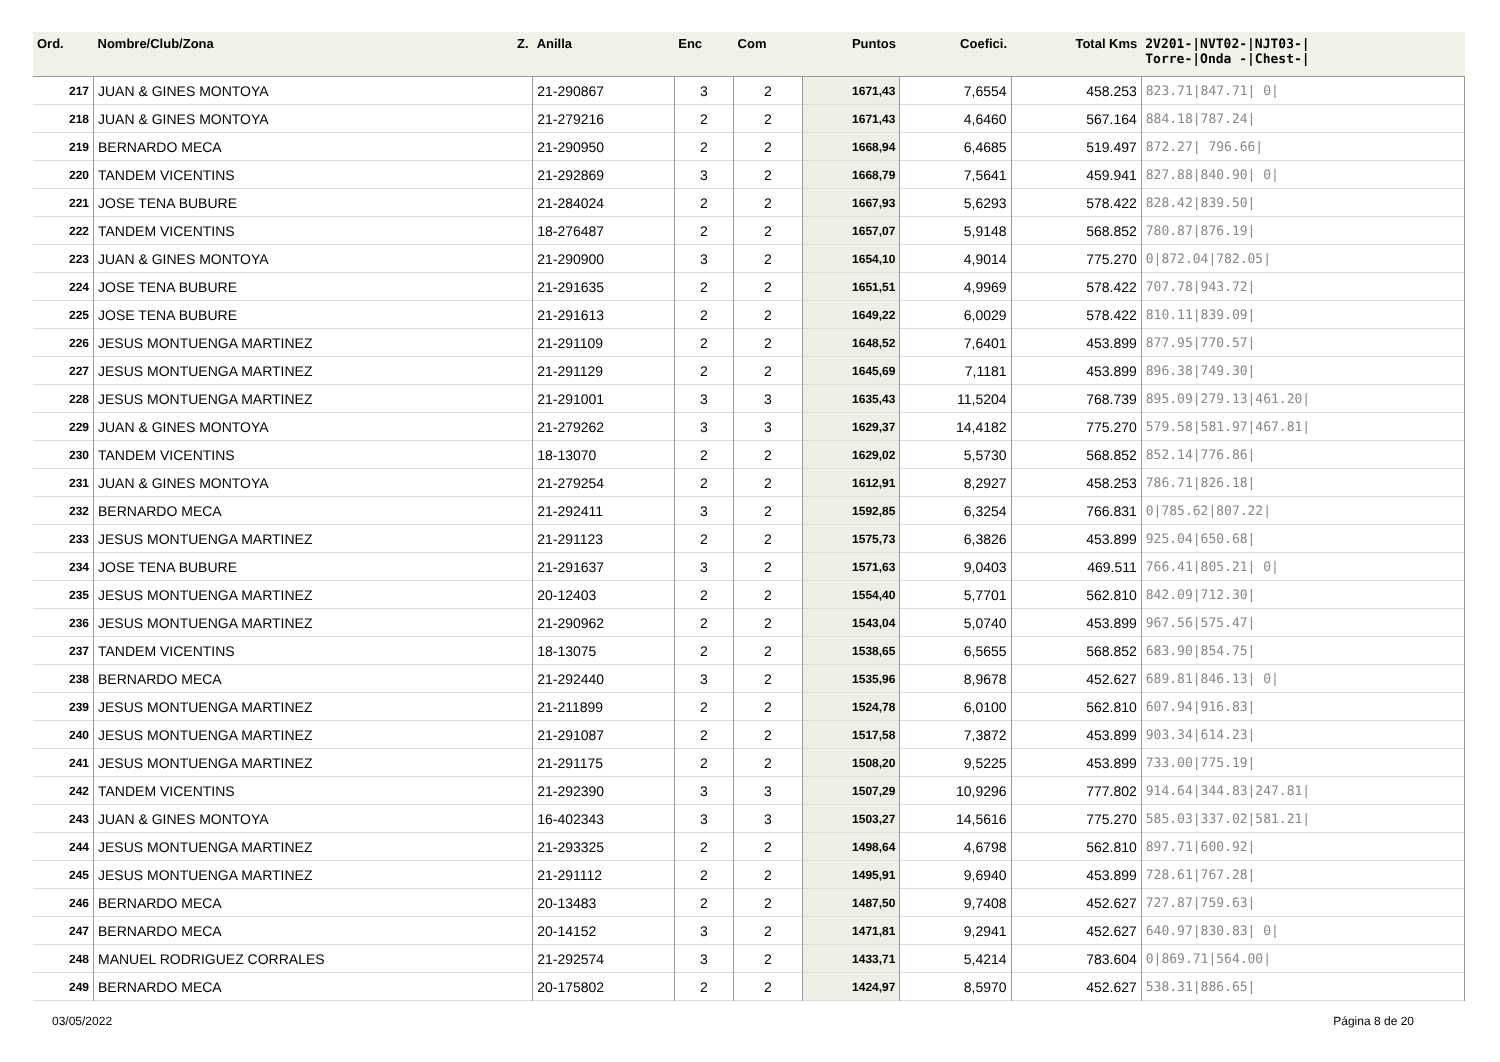| Ord. | Nombre/Club/Zona Z. | Anilla | Enc | Com | Puntos | Coefici. | Total Kms | 2V201-/NVT02-/NJT03-/ Torre-/Onda -/Chest-/ |
| --- | --- | --- | --- | --- | --- | --- | --- | --- |
| 217 | JUAN & GINES MONTOYA | 21-290867 | 3 | 2 | 1671,43 | 7,6554 | 458.253 | 823.71/847.71/ 0/ |
| 218 | JUAN & GINES MONTOYA | 21-279216 | 2 | 2 | 1671,43 | 4,6460 | 567.164 | 884.18/787.24/ |
| 219 | BERNARDO MECA | 21-290950 | 2 | 2 | 1668,94 | 6,4685 | 519.497 | 872.27/ 796.66/ |
| 220 | TANDEM VICENTINS | 21-292869 | 3 | 2 | 1668,79 | 7,5641 | 459.941 | 827.88/840.90/ 0/ |
| 221 | JOSE TENA BUBURE | 21-284024 | 2 | 2 | 1667,93 | 5,6293 | 578.422 | 828.42/839.50/ |
| 222 | TANDEM VICENTINS | 18-276487 | 2 | 2 | 1657,07 | 5,9148 | 568.852 | 780.87/876.19/ |
| 223 | JUAN & GINES MONTOYA | 21-290900 | 3 | 2 | 1654,10 | 4,9014 | 775.270 | 0/872.04/782.05/ |
| 224 | JOSE TENA BUBURE | 21-291635 | 2 | 2 | 1651,51 | 4,9969 | 578.422 | 707.78/943.72/ |
| 225 | JOSE TENA BUBURE | 21-291613 | 2 | 2 | 1649,22 | 6,0029 | 578.422 | 810.11/839.09/ |
| 226 | JESUS MONTUENGA MARTINEZ | 21-291109 | 2 | 2 | 1648,52 | 7,6401 | 453.899 | 877.95/770.57/ |
| 227 | JESUS MONTUENGA MARTINEZ | 21-291129 | 2 | 2 | 1645,69 | 7,1181 | 453.899 | 896.38/749.30/ |
| 228 | JESUS MONTUENGA MARTINEZ | 21-291001 | 3 | 3 | 1635,43 | 11,5204 | 768.739 | 895.09/279.13/461.20/ |
| 229 | JUAN & GINES MONTOYA | 21-279262 | 3 | 3 | 1629,37 | 14,4182 | 775.270 | 579.58/581.97/467.81/ |
| 230 | TANDEM VICENTINS | 18-13070 | 2 | 2 | 1629,02 | 5,5730 | 568.852 | 852.14/776.86/ |
| 231 | JUAN & GINES MONTOYA | 21-279254 | 2 | 2 | 1612,91 | 8,2927 | 458.253 | 786.71/826.18/ |
| 232 | BERNARDO MECA | 21-292411 | 3 | 2 | 1592,85 | 6,3254 | 766.831 | 0/785.62/807.22/ |
| 233 | JESUS MONTUENGA MARTINEZ | 21-291123 | 2 | 2 | 1575,73 | 6,3826 | 453.899 | 925.04/650.68/ |
| 234 | JOSE TENA BUBURE | 21-291637 | 3 | 2 | 1571,63 | 9,0403 | 469.511 | 766.41/805.21/ 0/ |
| 235 | JESUS MONTUENGA MARTINEZ | 20-12403 | 2 | 2 | 1554,40 | 5,7701 | 562.810 | 842.09/712.30/ |
| 236 | JESUS MONTUENGA MARTINEZ | 21-290962 | 2 | 2 | 1543,04 | 5,0740 | 453.899 | 967.56/575.47/ |
| 237 | TANDEM VICENTINS | 18-13075 | 2 | 2 | 1538,65 | 6,5655 | 568.852 | 683.90/854.75/ |
| 238 | BERNARDO MECA | 21-292440 | 3 | 2 | 1535,96 | 8,9678 | 452.627 | 689.81/846.13/ 0/ |
| 239 | JESUS MONTUENGA MARTINEZ | 21-211899 | 2 | 2 | 1524,78 | 6,0100 | 562.810 | 607.94/916.83/ |
| 240 | JESUS MONTUENGA MARTINEZ | 21-291087 | 2 | 2 | 1517,58 | 7,3872 | 453.899 | 903.34/614.23/ |
| 241 | JESUS MONTUENGA MARTINEZ | 21-291175 | 2 | 2 | 1508,20 | 9,5225 | 453.899 | 733.00/775.19/ |
| 242 | TANDEM VICENTINS | 21-292390 | 3 | 3 | 1507,29 | 10,9296 | 777.802 | 914.64/344.83/247.81/ |
| 243 | JUAN & GINES MONTOYA | 16-402343 | 3 | 3 | 1503,27 | 14,5616 | 775.270 | 585.03/337.02/581.21/ |
| 244 | JESUS MONTUENGA MARTINEZ | 21-293325 | 2 | 2 | 1498,64 | 4,6798 | 562.810 | 897.71/600.92/ |
| 245 | JESUS MONTUENGA MARTINEZ | 21-291112 | 2 | 2 | 1495,91 | 9,6940 | 453.899 | 728.61/767.28/ |
| 246 | BERNARDO MECA | 20-13483 | 2 | 2 | 1487,50 | 9,7408 | 452.627 | 727.87/759.63/ |
| 247 | BERNARDO MECA | 20-14152 | 3 | 2 | 1471,81 | 9,2941 | 452.627 | 640.97/830.83/ 0/ |
| 248 | MANUEL RODRIGUEZ CORRALES | 21-292574 | 3 | 2 | 1433,71 | 5,4214 | 783.604 | 0/869.71/564.00/ |
| 249 | BERNARDO MECA | 20-175802 | 2 | 2 | 1424,97 | 8,5970 | 452.627 | 538.31/886.65/ |
03/05/2022 Página 8 de 20